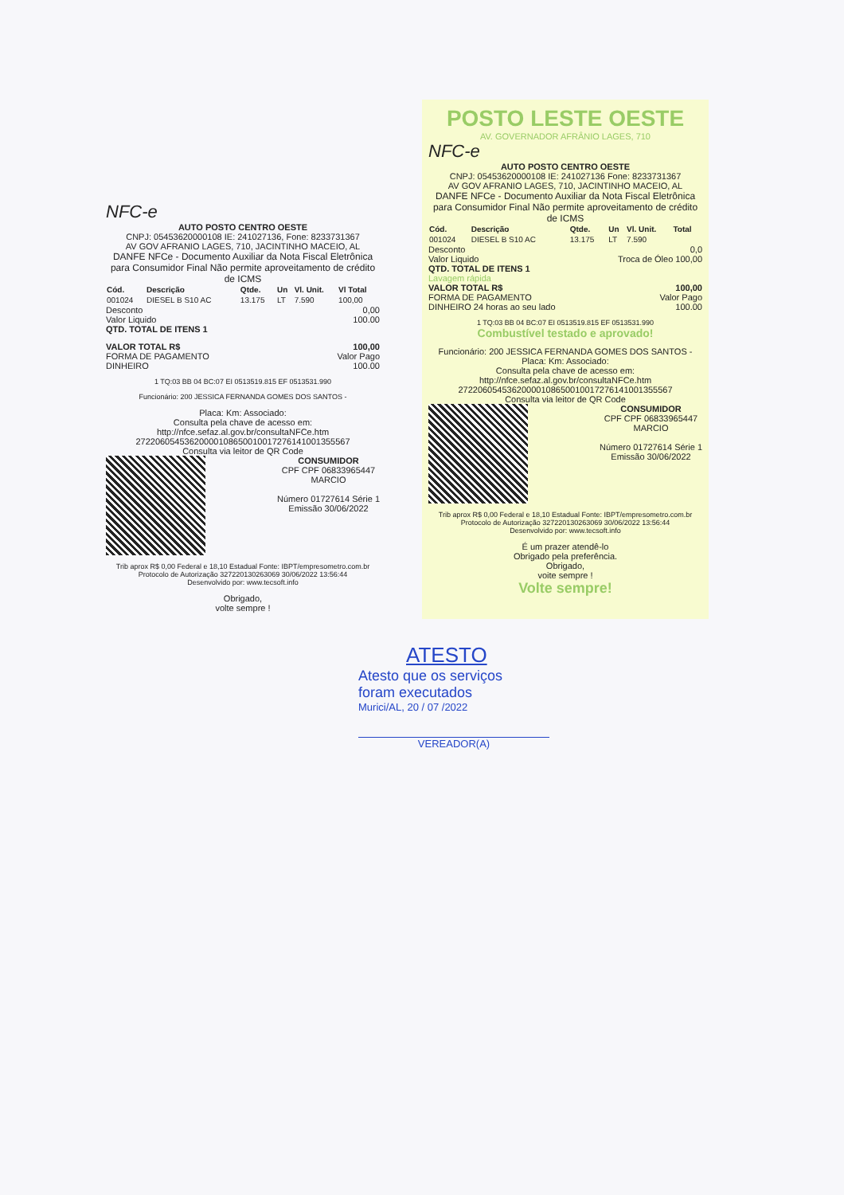NFC-e
AUTO POSTO CENTRO OESTE
CNPJ: 05453620000108 IE: 241027136, Fone: 8233731367
AV GOV AFRANIO LAGES, 710, JACINTINHO MACEIO, AL
DANFE NFCe - Documento Auxiliar da Nota Fiscal Eletrônica para Consumidor Final Não permite aproveitamento de crédito de ICMS
| Cód. | Descrição | Qtde. | Un | Vl. Unit. | Vl Total |
| --- | --- | --- | --- | --- | --- |
| 001024 | DIESEL B S10 AC | 13.175 | LT | 7.590 | 100,00 |
Desconto 0,00
Valor Liquido 100.00
QTD. TOTAL DE ITENS 1
VALOR TOTAL R$ 100,00
FORMA DE PAGAMENTO Valor Pago
DINHEIRO 100.00
1 TQ:03 BB 04 BC:07 EI 0513519.815 EF 0513531.990
Funcionário: 200 JESSICA FERNANDA GOMES DOS SANTOS -
Placa: Km: Associado:
Consulta pela chave de acesso em:
http://nfce.sefaz.al.gov.br/consultaNFCe.htm
27220605453620000108650010017276141001355567
Consulta via leitor de QR Code
CONSUMIDOR
CPF CPF 06833965447
MARCIO
Número 01727614 Série 1
Emissão 30/06/2022
Trib aprox R$ 0,00 Federal e 18,10 Estadual Fonte: IBPT/empresometro.com.br
Protocolo de Autorização 327220130263069 30/06/2022 13:56:44
Desenvolvido por: www.tecsoft.info
Obrigado,
volte sempre !
POSTO LESTE OESTE
AV. GOVERNADOR AFRÂNIO LAGES, 710
NFC-e
AUTO POSTO CENTRO OESTE
CNPJ: 05453620000108 IE: 241027136 Fone: 8233731367
AV GOV AFRANIO LAGES, 710, JACINTINHO MACEIO, AL
DANFE NFCe - Documento Auxiliar da Nota Fiscal Eletrônica para Consumidor Final Não permite aproveitamento de crédito de ICMS
| Cód. | Descrição | Qtde. | Un | Vl. Unit. | Total |
| --- | --- | --- | --- | --- | --- |
| 001024 | DIESEL B S10 AC | 13.175 | LT | 7.590 | |
Desconto 0,0
Valor Liquido Troca de Óleo 100,00
QTD. TOTAL DE ITENS 1
Lavagem rápida
VALOR TOTAL R$ 100,00
FORMA DE PAGAMENTO Valor Pago
DINHEIRO 24 horas ao seu lado 100.00
1 TQ:03 BB 04 BC:07 EI 0513519.815 EF 0513531.990
Combustível testado e aprovado!
Funcionário: 200 JESSICA FERNANDA GOMES DOS SANTOS -
Placa: Km: Associado:
Consulta pela chave de acesso em:
http://nfce.sefaz.al.gov.br/consultaNFCe.htm
27220605453620000108650010017276141001355567
Consulta via leitor de QR Code
CONSUMIDOR
CPF CPF 06833965447
MARCIO
Número 01727614 Série 1
Emissão 30/06/2022
Trib aprox R$ 0,00 Federal e 18,10 Estadual Fonte: IBPT/empresometro.com.br
Protocolo de Autorização 327220130263069 30/06/2022 13:56:44
Desenvolvido por: www.tecsoft.info
É um prazer atendê-lo
Obrigado pela preferência.
Obrigado,
voite sempre !
Volte sempre!
ATESTO
Atesto que os serviços
foram executados
Murici/AL, 20 / 07 /2022
VEREADOR(A)